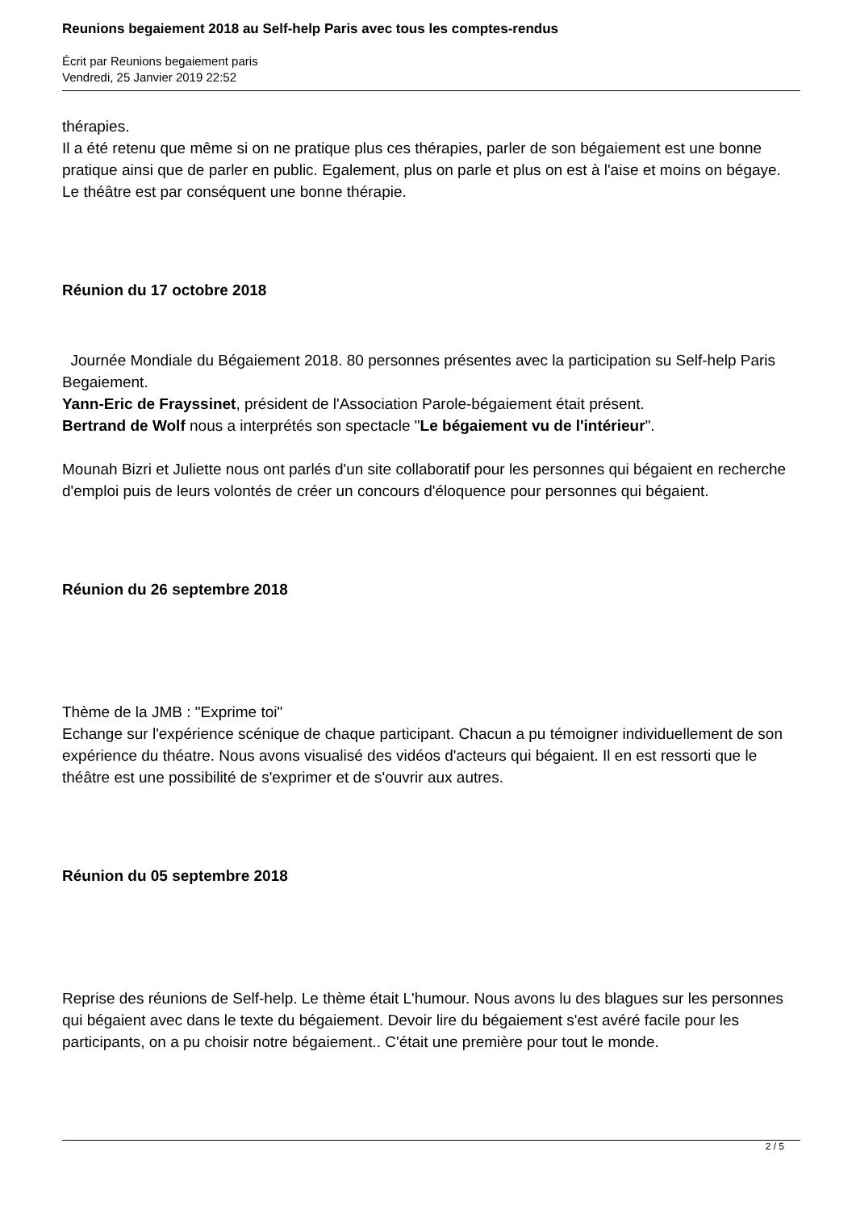Reunions begaiement 2018 au Self-help Paris avec tous les comptes-rendus
Écrit par Reunions begaiement paris
Vendredi, 25 Janvier 2019 22:52
thérapies.
Il a été retenu que même si on ne pratique plus ces thérapies, parler de son bégaiement est une bonne pratique ainsi que de parler en public. Egalement, plus on parle et plus on est à l'aise et moins on bégaye. Le théâtre est par conséquent une bonne thérapie.
Réunion du 17 octobre 2018
Journée Mondiale du Bégaiement 2018. 80 personnes présentes avec la participation su Self-help Paris Begaiement.
Yann-Eric de Frayssinet, président de l'Association Parole-bégaiement était présent.
Bertrand de Wolf nous a interprétés son spectacle "Le bégaiement vu de l'intérieur".
Mounah Bizri et Juliette nous ont parlés d'un site collaboratif pour les personnes qui bégaient en recherche d'emploi puis de leurs volontés de créer un concours d'éloquence pour personnes qui bégaient.
Réunion du 26 septembre 2018
Thème de la JMB : "Exprime toi"
Echange sur l'expérience scénique de chaque participant. Chacun a pu témoigner individuellement de son expérience du théatre. Nous avons visualisé des vidéos d'acteurs qui bégaient. Il en est ressorti que le théâtre est une possibilité de s'exprimer et de s'ouvrir aux autres.
Réunion du 05 septembre 2018
Reprise des réunions de Self-help. Le thème était L'humour. Nous avons lu des blagues sur les personnes qui bégaient avec dans le texte du bégaiement. Devoir lire du bégaiement s'est avéré facile pour les participants, on a pu choisir notre bégaiement.. C'était une première pour tout le monde.
2 / 5